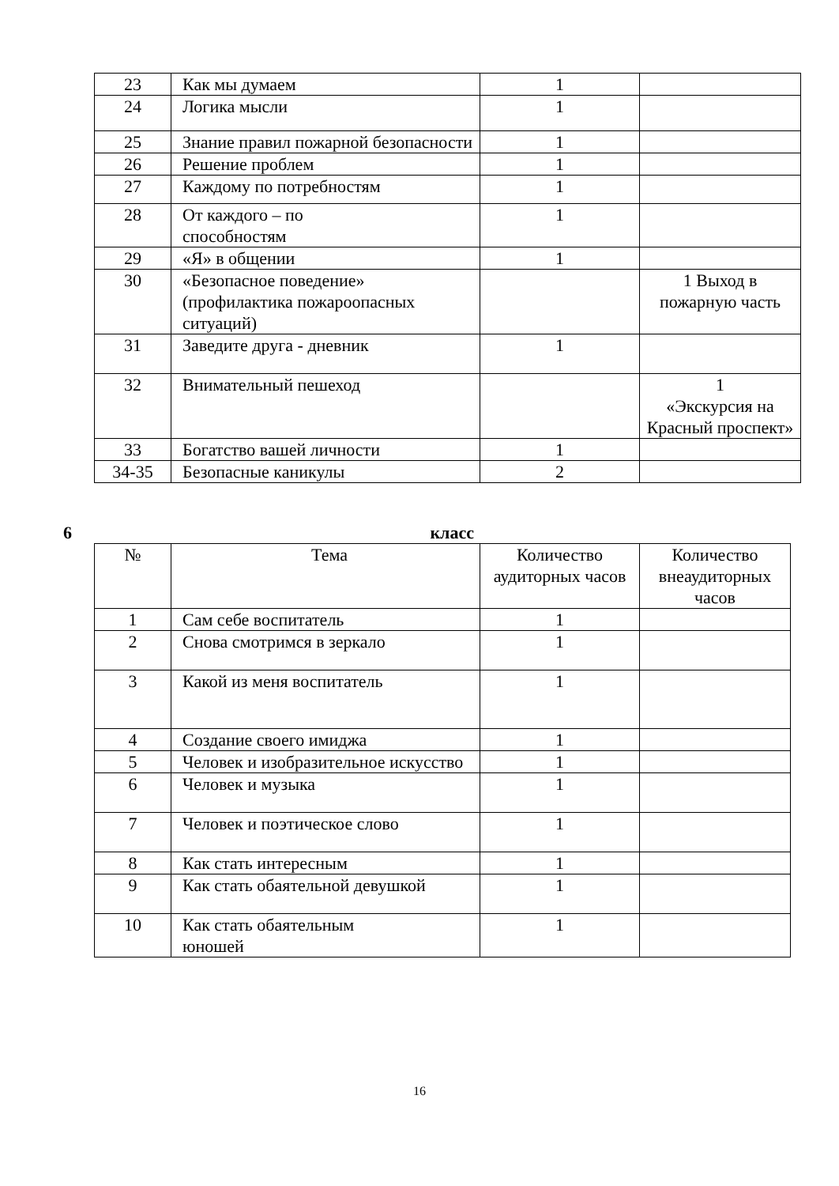| 23 | Как мы думаем | 1 | |
| 24 | Логика мысли | 1 | |
| 25 | Знание правил пожарной безопасности | 1 | |
| 26 | Решение проблем | 1 | |
| 27 | Каждому по потребностям | 1 | |
| 28 | От каждого – по способностям | 1 | |
| 29 | «Я» в общении | 1 | |
| 30 | «Безопасное поведение» (профилактика пожароопасных ситуаций) | | 1 Выход в пожарную часть |
| 31 | Заведите друга - дневник | 1 | |
| 32 | Внимательный пешеход | | 1 «Экскурсия на Красный проспект» |
| 33 | Богатство вашей личности | 1 | |
| 34-35 | Безопасные каникулы | 2 | |
6 класс
| № | Тема | Количество аудиторных часов | Количество внеаудиторных часов |
| 1 | Сам себе воспитатель | 1 | |
| 2 | Снова смотримся в зеркало | 1 | |
| 3 | Какой из меня воспитатель | 1 | |
| 4 | Создание своего имиджа | 1 | |
| 5 | Человек и изобразительное искусство | 1 | |
| 6 | Человек и музыка | 1 | |
| 7 | Человек и поэтическое слово | 1 | |
| 8 | Как стать интересным | 1 | |
| 9 | Как стать обаятельной девушкой | 1 | |
| 10 | Как стать обаятельным юношей | 1 | |
16